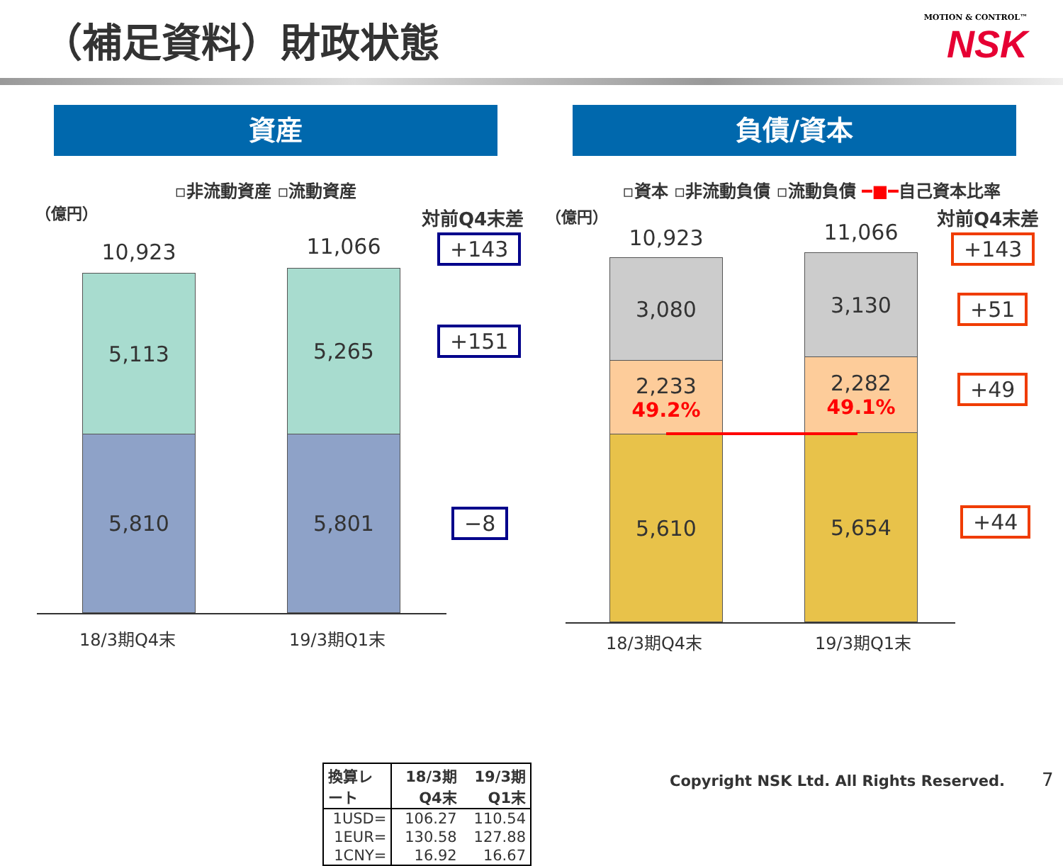（補足資料）財政状態
MOTION & CONTROL™
NSK
資産
▫非流動資産 ▫流動資産
（億円） 対前Q4末差
10,923
5,113
5,810
11,066
5,265
5,801
+143
+151
−8
18/3期Q4末 19/3期Q1末
| 換算レート | 18/3期Q4末 | 19/3期Q1末 |
| --- | --- | --- |
| 1USD= | 106.27 | 110.54 |
| 1EUR= | 130.58 | 127.88 |
| 1CNY= | 16.92 | 16.67 |
負債/資本
▫資本 ▫非流動負債 ▫流動負債 ━■━自己資本比率
（億円） 対前Q4末差
10,923
3,080
2,233
49.2%
5,610
11,066
3,130
2,282
49.1%
5,654
+143
+51
+49
+44
18/3期Q4末 19/3期Q1末
Copyright NSK Ltd. All Rights Reserved.
7